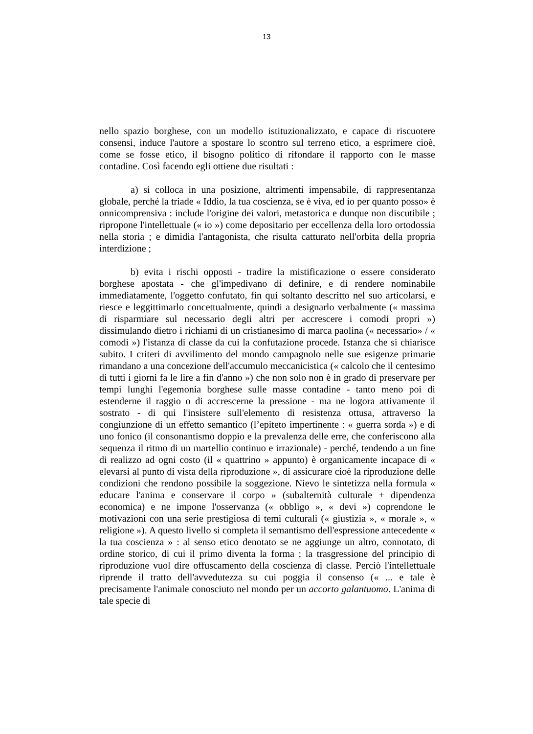13
nello spazio borghese, con un modello istituzionalizzato, e capace di riscuotere consensi, induce l'autore a spostare lo scontro sul terreno etico, a esprimere cioè, come se fosse etico, il bisogno politico di rifondare il rapporto con le masse contadine. Così facendo egli ottiene due risultati :
a) si colloca in una posizione, altrimenti impensabile, di rappresentanza globale, perché la triade « Iddio, la tua coscienza, se è viva, ed io per quanto posso» è onnicomprensiva : include l'origine dei valori, metastorica e dunque non discutibile ; ripropone l'intellettuale (« io ») come depositario per eccellenza della loro ortodossia nella storia ; e dimidia l'antagonista, che risulta catturato nell'orbita della propria interdizione ;
b) evita i rischi opposti - tradire la mistificazione o essere considerato borghese apostata - che gl'impedivano di definire, e di rendere nominabile immediatamente, l'oggetto confutato, fin qui soltanto descritto nel suo articolarsi, e riesce e leggittimarlo concettualmente, quindi a designarlo verbalmente (« massima di risparmiare sul necessario degli altri per accrescere i comodi propri ») dissimulando dietro i richiami di un cristianesimo di marca paolina (« necessario» / « comodi ») l'istanza di classe da cui la confutazione procede. Istanza che si chiarisce subito. I criteri di avvilimento del mondo campagnolo nelle sue esigenze primarie rimandano a una concezione dell'accumulo meccanicistica (« calcolo che il centesimo di tutti i giorni fa le lire a fin d'anno ») che non solo non è in grado di preservare per tempi lunghi l'egemonia borghese sulle masse contadine - tanto meno poi di estenderne il raggio o di accrescerne la pressione - ma ne logora attivamente il sostrato - di qui l'insistere sull'elemento di resistenza ottusa, attraverso la congiunzione di un effetto semantico (l’epiteto impertinente : « guerra sorda ») e di uno fonico (il consonantismo doppio e la prevalenza delle erre, che conferiscono alla sequenza il ritmo di un martellio continuo e irrazionale) - perché, tendendo a un fine di realizzo ad ogni costo (il « quattrino » appunto) è organicamente incapace di « elevarsi al punto di vista della riproduzione », di assicurare cioè la riproduzione delle condizioni che rendono possibile la soggezione. Nievo le sintetizza nella formula « educare l'anima e conservare il corpo » (subalternità culturale + dipendenza economica) e ne impone l'osservanza (« obbligo », « devi ») coprendone le motivazioni con una serie prestigiosa di temi culturali (« giustizia », « morale », « religione »). A questo livello si completa il semantismo dell'espressione antecedente « la tua coscienza » : al senso etico denotato se ne aggiunge un altro, connotato, di ordine storico, di cui il primo diventa la forma ; la trasgressione del principio di riproduzione vuol dire offuscamento della coscienza di classe. Perciò l'intellettuale riprende il tratto dell'avvedutezza su cui poggia il consenso (« ... e tale è precisamente l'animale conosciuto nel mondo per un accorto galantuomo. L'anima di tale specie di